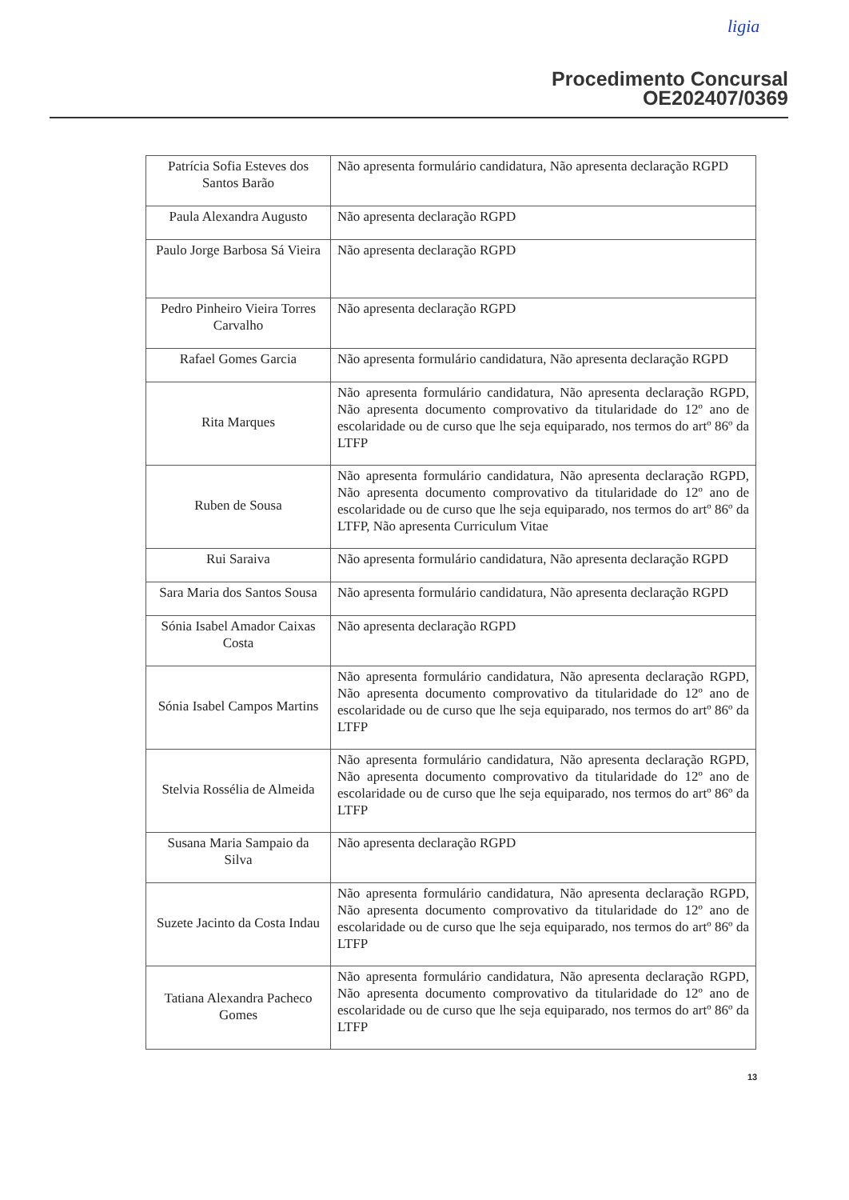ligia
Procedimento Concursal
OE202407/0369
| Patrícia Sofia Esteves dos Santos Barão | Não apresenta formulário candidatura, Não apresenta declaração RGPD |
| Paula Alexandra Augusto | Não apresenta declaração RGPD |
| Paulo Jorge Barbosa Sá Vieira | Não apresenta declaração RGPD |
| Pedro Pinheiro Vieira Torres Carvalho | Não apresenta declaração RGPD |
| Rafael Gomes Garcia | Não apresenta formulário candidatura, Não apresenta declaração RGPD |
| Rita Marques | Não apresenta formulário candidatura, Não apresenta declaração RGPD, Não apresenta documento comprovativo da titularidade do 12º ano de escolaridade ou de curso que lhe seja equiparado, nos termos do artº 86º da LTFP |
| Ruben de Sousa | Não apresenta formulário candidatura, Não apresenta declaração RGPD, Não apresenta documento comprovativo da titularidade do 12º ano de escolaridade ou de curso que lhe seja equiparado, nos termos do artº 86º da LTFP, Não apresenta Curriculum Vitae |
| Rui Saraiva | Não apresenta formulário candidatura, Não apresenta declaração RGPD |
| Sara Maria dos Santos Sousa | Não apresenta formulário candidatura, Não apresenta declaração RGPD |
| Sónia Isabel Amador Caixas Costa | Não apresenta declaração RGPD |
| Sónia Isabel Campos Martins | Não apresenta formulário candidatura, Não apresenta declaração RGPD, Não apresenta documento comprovativo da titularidade do 12º ano de escolaridade ou de curso que lhe seja equiparado, nos termos do artº 86º da LTFP |
| Stelvia Rossélia de Almeida | Não apresenta formulário candidatura, Não apresenta declaração RGPD, Não apresenta documento comprovativo da titularidade do 12º ano de escolaridade ou de curso que lhe seja equiparado, nos termos do artº 86º da LTFP |
| Susana Maria Sampaio da Silva | Não apresenta declaração RGPD |
| Suzete Jacinto da Costa Indau | Não apresenta formulário candidatura, Não apresenta declaração RGPD, Não apresenta documento comprovativo da titularidade do 12º ano de escolaridade ou de curso que lhe seja equiparado, nos termos do artº 86º da LTFP |
| Tatiana Alexandra Pacheco Gomes | Não apresenta formulário candidatura, Não apresenta declaração RGPD, Não apresenta documento comprovativo da titularidade do 12º ano de escolaridade ou de curso que lhe seja equiparado, nos termos do artº 86º da LTFP |
13